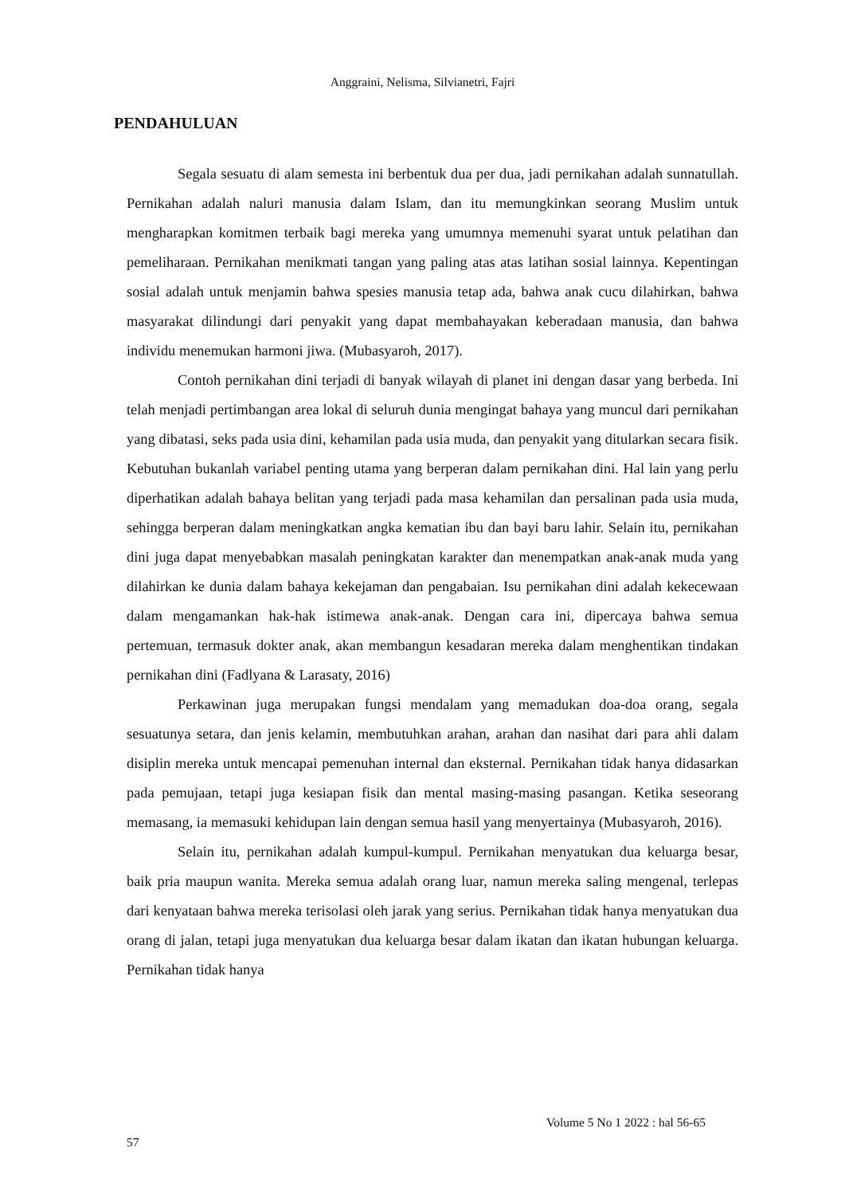Anggraini, Nelisma, Silvianetri, Fajri
PENDAHULUAN
Segala sesuatu di alam semesta ini berbentuk dua per dua, jadi pernikahan adalah sunnatullah. Pernikahan adalah naluri manusia dalam Islam, dan itu memungkinkan seorang Muslim untuk mengharapkan komitmen terbaik bagi mereka yang umumnya memenuhi syarat untuk pelatihan dan pemeliharaan. Pernikahan menikmati tangan yang paling atas atas latihan sosial lainnya. Kepentingan sosial adalah untuk menjamin bahwa spesies manusia tetap ada, bahwa anak cucu dilahirkan, bahwa masyarakat dilindungi dari penyakit yang dapat membahayakan keberadaan manusia, dan bahwa individu menemukan harmoni jiwa. (Mubasyaroh, 2017).
Contoh pernikahan dini terjadi di banyak wilayah di planet ini dengan dasar yang berbeda. Ini telah menjadi pertimbangan area lokal di seluruh dunia mengingat bahaya yang muncul dari pernikahan yang dibatasi, seks pada usia dini, kehamilan pada usia muda, dan penyakit yang ditularkan secara fisik. Kebutuhan bukanlah variabel penting utama yang berperan dalam pernikahan dini. Hal lain yang perlu diperhatikan adalah bahaya belitan yang terjadi pada masa kehamilan dan persalinan pada usia muda, sehingga berperan dalam meningkatkan angka kematian ibu dan bayi baru lahir. Selain itu, pernikahan dini juga dapat menyebabkan masalah peningkatan karakter dan menempatkan anak-anak muda yang dilahirkan ke dunia dalam bahaya kekejaman dan pengabaian. Isu pernikahan dini adalah kekecewaan dalam mengamankan hak-hak istimewa anak-anak. Dengan cara ini, dipercaya bahwa semua pertemuan, termasuk dokter anak, akan membangun kesadaran mereka dalam menghentikan tindakan pernikahan dini (Fadlyana & Larasaty, 2016)
Perkawinan juga merupakan fungsi mendalam yang memadukan doa-doa orang, segala sesuatunya setara, dan jenis kelamin, membutuhkan arahan, arahan dan nasihat dari para ahli dalam disiplin mereka untuk mencapai pemenuhan internal dan eksternal. Pernikahan tidak hanya didasarkan pada pemujaan, tetapi juga kesiapan fisik dan mental masing-masing pasangan. Ketika seseorang memasang, ia memasuki kehidupan lain dengan semua hasil yang menyertainya (Mubasyaroh, 2016).
Selain itu, pernikahan adalah kumpul-kumpul. Pernikahan menyatukan dua keluarga besar, baik pria maupun wanita. Mereka semua adalah orang luar, namun mereka saling mengenal, terlepas dari kenyataan bahwa mereka terisolasi oleh jarak yang serius. Pernikahan tidak hanya menyatukan dua orang di jalan, tetapi juga menyatukan dua keluarga besar dalam ikatan dan ikatan hubungan keluarga. Pernikahan tidak hanya
Volume 5 No 1 2022 : hal 56-65
57